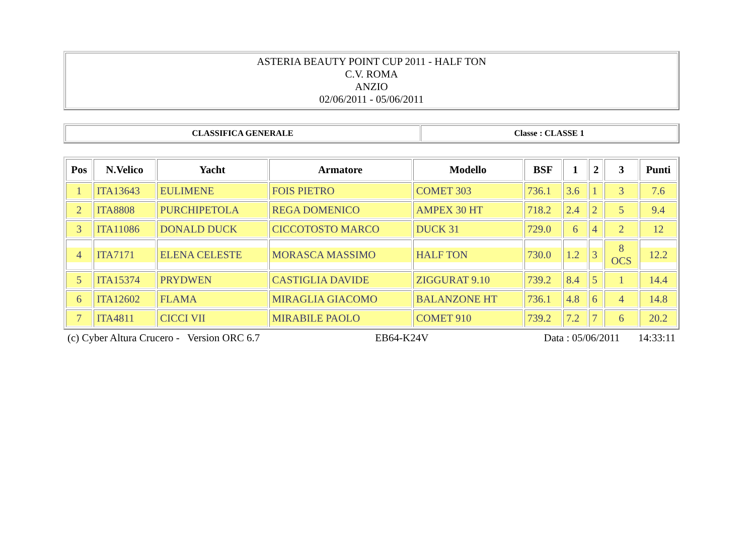| ASTERIA BEAUTY POINT CUP 2011 - HALF TON C.V. ROMA ANZIO 02/06/2011 - 05/06/2011 |
| CLASSIFICA GENERALE | Classe : CLASSE 1 |
| Pos | N.Velico | Yacht | Armatore | Modello | BSF | 1 | 2 | 3 | Punti |
| --- | --- | --- | --- | --- | --- | --- | --- | --- | --- |
| 1 | ITA13643 | EULIMENE | FOIS PIETRO | COMET 303 | 736.1 | 3.6 | 1 | 3 | 7.6 |
| 2 | ITA8808 | PURCHIPETOLA | REGA DOMENICO | AMPEX 30 HT | 718.2 | 2.4 | 2 | 5 | 9.4 |
| 3 | ITA11086 | DONALD DUCK | CICCOTOSTO MARCO | DUCK 31 | 729.0 | 6 | 4 | 2 | 12 |
| 4 | ITA7171 | ELENA CELESTE | MORASCA MASSIMO | HALF TON | 730.0 | 1.2 | 3 | 8 OCS | 12.2 |
| 5 | ITA15374 | PRYDWEN | CASTIGLIA DAVIDE | ZIGGURAT 9.10 | 739.2 | 8.4 | 5 | 1 | 14.4 |
| 6 | ITA12602 | FLAMA | MIRAGLIA GIACOMO | BALANZONE HT | 736.1 | 4.8 | 6 | 4 | 14.8 |
| 7 | ITA4811 | CICCI VII | MIRABILE PAOLO | COMET 910 | 739.2 | 7.2 | 7 | 6 | 20.2 |
(c) Cyber Altura Crucero - Version ORC 6.7 EB64-K24V Data : 05/06/2011 14:33:11